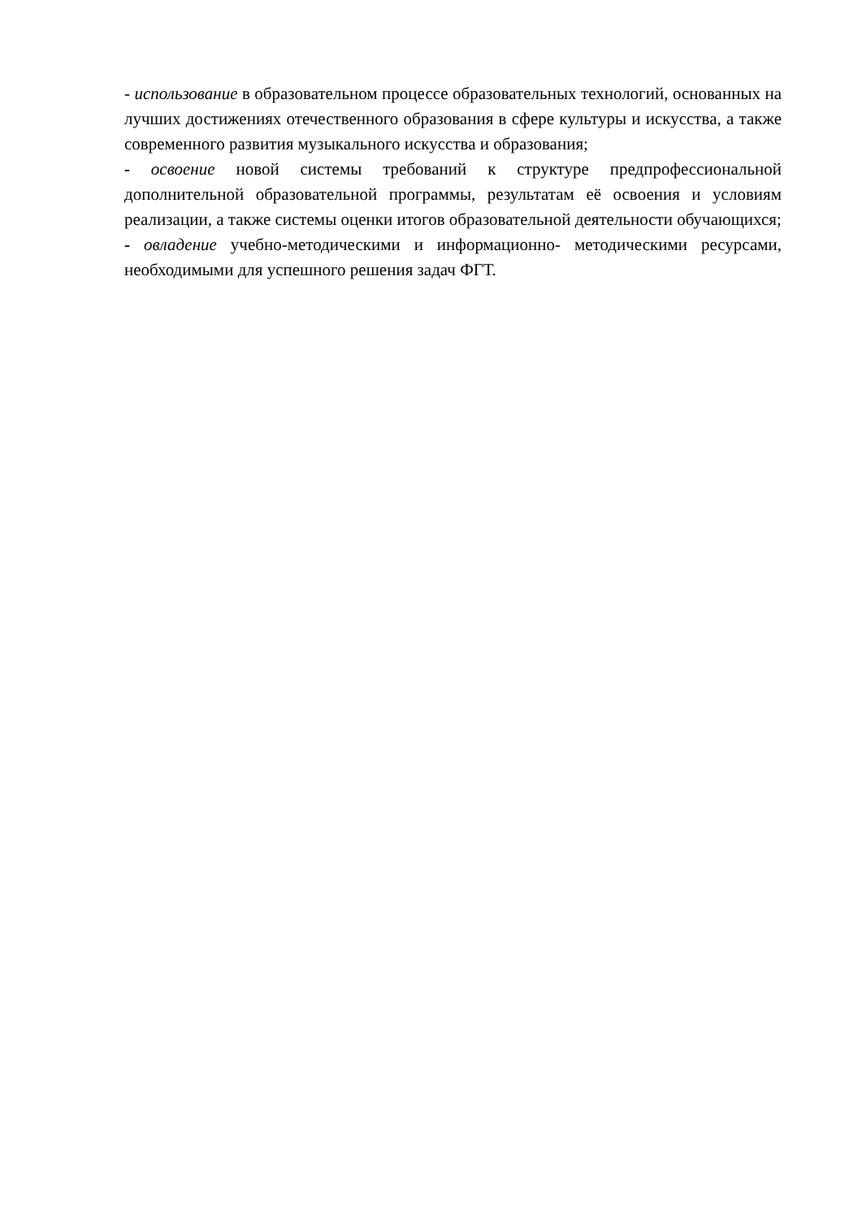- использование в образовательном процессе образовательных технологий, основанных на лучших достижениях отечественного образования в сфере культуры и искусства, а также современного развития музыкального искусства и образования;
- освоение новой системы требований к структуре предпрофессиональной дополнительной образовательной программы, результатам её освоения и условиям реализации, а также системы оценки итогов образовательной деятельности обучающихся;
- овладение учебно-методическими и информационно- методическими ресурсами, необходимыми для успешного решения задач ФГТ.